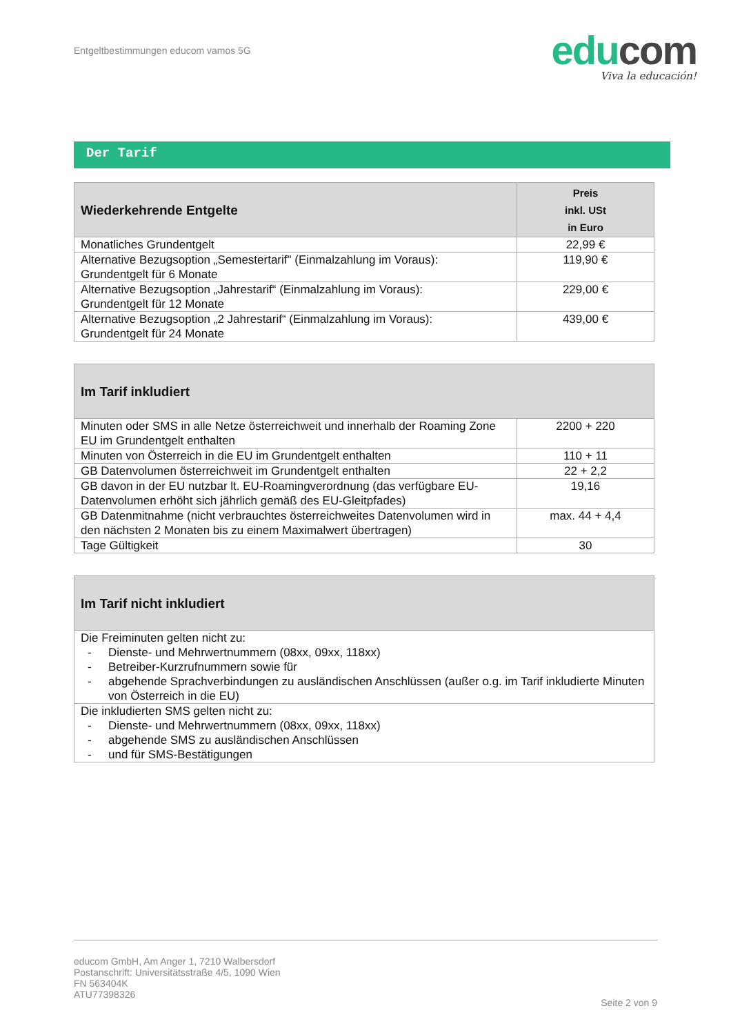Entgeltbestimmungen educom vamos 5G
edu com
Viva la educación!
Der Tarif
| Wiederkehrende Entgelte | Preis inkl. USt in Euro |
| --- | --- |
| Monatliches Grundentgelt | 22,99 € |
| Alternative Bezugsoption „Semestertarif" (Einmalzahlung im Voraus): Grundentgelt für 6 Monate | 119,90 € |
| Alternative Bezugsoption „Jahrestarif“ (Einmalzahlung im Voraus): Grundentgelt für 12 Monate | 229,00 € |
| Alternative Bezugsoption „2 Jahrestarif“ (Einmalzahlung im Voraus): Grundentgelt für 24 Monate | 439,00 € |
| Im Tarif inkludiert | |
| --- | --- |
| Minuten oder SMS in alle Netze österreichweit und innerhalb der Roaming Zone EU im Grundentgelt enthalten | 2200 + 220 |
| Minuten von Österreich in die EU im Grundentgelt enthalten | 110 + 11 |
| GB Datenvolumen österreichweit im Grundentgelt enthalten | 22 + 2,2 |
| GB davon in der EU nutzbar lt. EU-Roamingverordnung (das verfügbare EU-Datenvolumen erhöht sich jährlich gemäß des EU-Gleitpfades) | 19,16 |
| GB Datenmitnahme (nicht verbrauchtes österreichweites Datenvolumen wird in den nächsten 2 Monaten bis zu einem Maximalwert übertragen) | max. 44 + 4,4 |
| Tage Gültigkeit | 30 |
| Im Tarif nicht inkludiert |
| --- |
| Die Freiminuten gelten nicht zu: - Dienste- und Mehrwertnummern (08xx, 09xx, 118xx) - Betreiber-Kurzrufnummern sowie für - abgehende Sprachverbindungen zu ausländischen Anschlüssen (außer o.g. im Tarif inkludierte Minuten von Österreich in die EU) |
| Die inkludierten SMS gelten nicht zu: - Dienste- und Mehrwertnummern (08xx, 09xx, 118xx) - abgehende SMS zu ausländischen Anschlüssen - und für SMS-Bestätigungen |
educom GmbH, Am Anger 1, 7210 Walbersdorf
Postanschrift: Universitätsstraße 4/5, 1090 Wien
FN 563404K
ATU77398326
Seite 2 von 9